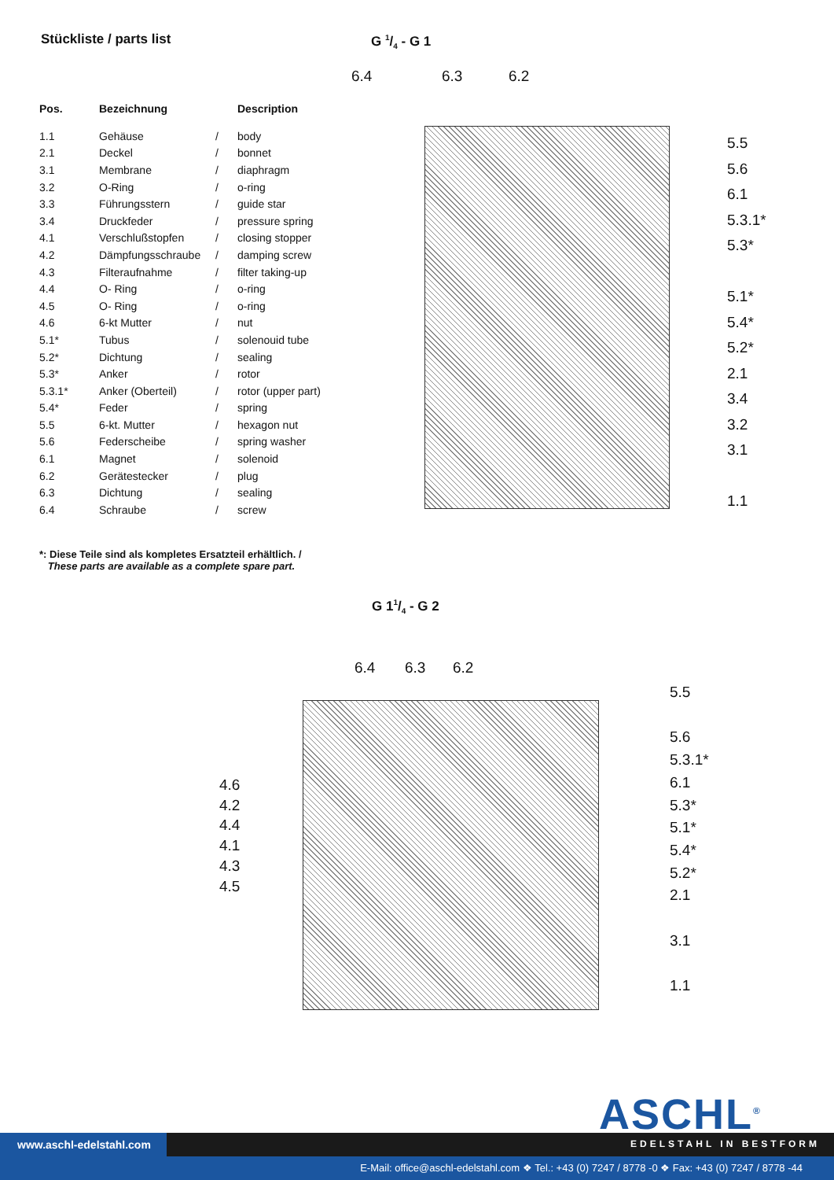Stückliste / parts list
| Pos. | Bezeichnung | | Description |
| --- | --- | --- | --- |
| 1.1 | Gehäuse | / | body |
| 2.1 | Deckel | / | bonnet |
| 3.1 | Membrane | / | diaphragm |
| 3.2 | O-Ring | / | o-ring |
| 3.3 | Führungsstern | / | guide star |
| 3.4 | Druckfeder | / | pressure spring |
| 4.1 | Verschlußstopfen | / | closing stopper |
| 4.2 | Dämpfungsschraube | / | damping screw |
| 4.3 | Filteraufnahme | / | filter taking-up |
| 4.4 | O- Ring | / | o-ring |
| 4.5 | O- Ring | / | o-ring |
| 4.6 | 6-kt Mutter | / | nut |
| 5.1* | Tubus | / | solenouid tube |
| 5.2* | Dichtung | / | sealing |
| 5.3* | Anker | / | rotor |
| 5.3.1* | Anker (Oberteil) | / | rotor (upper part) |
| 5.4* | Feder | / | spring |
| 5.5 | 6-kt. Mutter | / | hexagon nut |
| 5.6 | Federscheibe | / | spring washer |
| 6.1 | Magnet | / | solenoid |
| 6.2 | Gerätestecker | / | plug |
| 6.3 | Dichtung | / | sealing |
| 6.4 | Schraube | / | screw |
*: Diese Teile sind als kompletes Ersatzteil erhältlich. /
These parts are available as a complete spare part.
G 1/4 - G 1
6.4 6.3 6.2
5.5
5.6
6.1
5.3.1*
5.3*
5.1*
5.4*
5.2*
2.1
3.4
3.2
3.1
1.1
G 11/4 - G 2
6.4 6.3 6.2
5.5
5.6
5.3.1*
6.1
5.3*
5.1*
5.4*
5.2*
2.1
3.1
1.1
4.6
4.2
4.4
4.1
4.3
4.5
ASCHL<sup>®</sup>
www.aschl-edelstahl.com EDELSTAHL IN BESTFORM
E-Mail: office@aschl-edelstahl.com ❖ Tel.: +43 (0) 7247 / 8778 -0 ❖ Fax: +43 (0) 7247 / 8778 -44